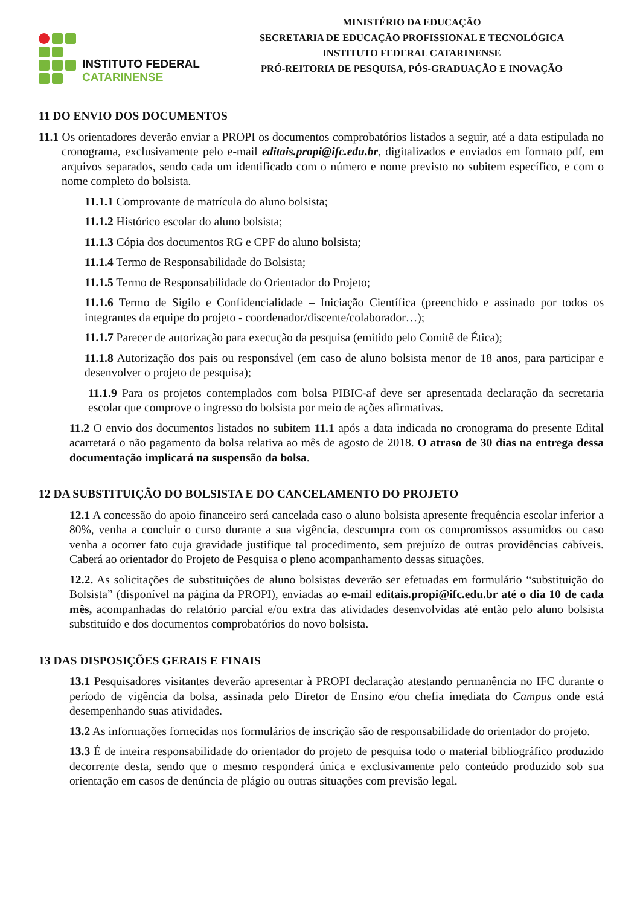INSTITUTO FEDERAL
CATARINENSE
MINISTÉRIO DA EDUCAÇÃO
SECRETARIA DE EDUCAÇÃO PROFISSIONAL E TECNOLÓGICA
INSTITUTO FEDERAL CATARINENSE
PRÓ-REITORIA DE PESQUISA, PÓS-GRADUAÇÃO E INOVAÇÃO
11 DO ENVIO DOS DOCUMENTOS
11.1 Os orientadores deverão enviar a PROPI os documentos comprobatórios listados a seguir, até a data estipulada no cronograma, exclusivamente pelo e-mail editais.propi@ifc.edu.br, digitalizados e enviados em formato pdf, em arquivos separados, sendo cada um identificado com o número e nome previsto no subitem específico, e com o nome completo do bolsista.
11.1.1 Comprovante de matrícula do aluno bolsista;
11.1.2 Histórico escolar do aluno bolsista;
11.1.3 Cópia dos documentos RG e CPF do aluno bolsista;
11.1.4 Termo de Responsabilidade do Bolsista;
11.1.5 Termo de Responsabilidade do Orientador do Projeto;
11.1.6 Termo de Sigilo e Confidencialidade – Iniciação Científica (preenchido e assinado por todos os integrantes da equipe do projeto - coordenador/discente/colaborador…);
11.1.7 Parecer de autorização para execução da pesquisa (emitido pelo Comitê de Ética);
11.1.8 Autorização dos pais ou responsável (em caso de aluno bolsista menor de 18 anos, para participar e desenvolver o projeto de pesquisa);
11.1.9 Para os projetos contemplados com bolsa PIBIC-af deve ser apresentada declaração da secretaria escolar que comprove o ingresso do bolsista por meio de ações afirmativas.
11.2 O envio dos documentos listados no subitem 11.1 após a data indicada no cronograma do presente Edital acarretará o não pagamento da bolsa relativa ao mês de agosto de 2018. O atraso de 30 dias na entrega dessa documentação implicará na suspensão da bolsa.
12 DA SUBSTITUIÇÃO DO BOLSISTA E DO CANCELAMENTO DO PROJETO
12.1 A concessão do apoio financeiro será cancelada caso o aluno bolsista apresente frequência escolar inferior a 80%, venha a concluir o curso durante a sua vigência, descumpra com os compromissos assumidos ou caso venha a ocorrer fato cuja gravidade justifique tal procedimento, sem prejuízo de outras providências cabíveis. Caberá ao orientador do Projeto de Pesquisa o pleno acompanhamento dessas situações.
12.2. As solicitações de substituições de aluno bolsistas deverão ser efetuadas em formulário “substituição do Bolsista” (disponível na página da PROPI), enviadas ao e-mail editais.propi@ifc.edu.br até o dia 10 de cada mês, acompanhadas do relatório parcial e/ou extra das atividades desenvolvidas até então pelo aluno bolsista substituído e dos documentos comprobatórios do novo bolsista.
13 DAS DISPOSIÇÕES GERAIS E FINAIS
13.1 Pesquisadores visitantes deverão apresentar à PROPI declaração atestando permanência no IFC durante o período de vigência da bolsa, assinada pelo Diretor de Ensino e/ou chefia imediata do Campus onde está desempenhando suas atividades.
13.2 As informações fornecidas nos formulários de inscrição são de responsabilidade do orientador do projeto.
13.3 É de inteira responsabilidade do orientador do projeto de pesquisa todo o material bibliográfico produzido decorrente desta, sendo que o mesmo responderá única e exclusivamente pelo conteúdo produzido sob sua orientação em casos de denúncia de plágio ou outras situações com previsão legal.